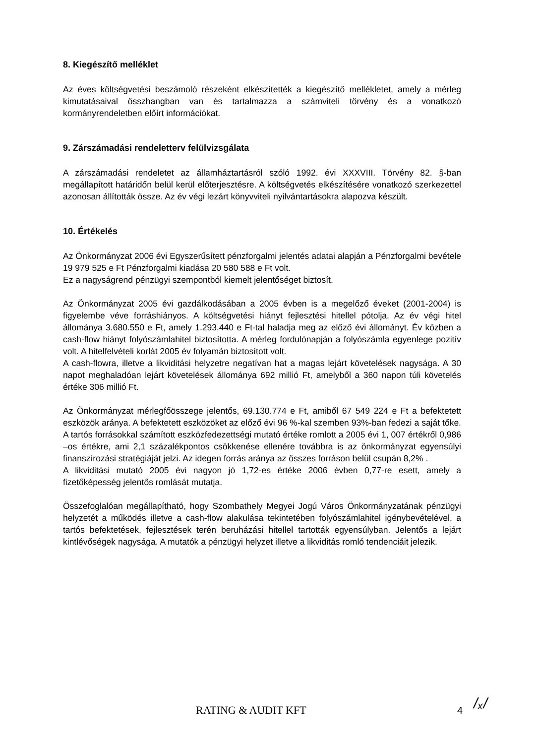8. Kiegészítő melléklet
Az éves költségvetési beszámoló részeként elkészítették a kiegészítő mellékletet, amely a mérleg kimutatásaival összhangban van és tartalmazza a számviteli törvény és a vonatkozó kormányrendeletben előírt információkat.
9. Zárszámadási rendeletterv felülvizsgálata
A zárszámadási rendeletet az államháztartásról szóló 1992. évi XXXVIII. Törvény 82. §-ban megállapított határidőn belül kerül előterjesztésre. A költségvetés elkészítésére vonatkozó szerkezettel azonosan állították össze. Az év végi lezárt könyvviteli nyilvántartásokra alapozva készült.
10. Értékelés
Az Önkormányzat 2006 évi Egyszerűsített pénzforgalmi jelentés adatai alapján a Pénzforgalmi bevétele 19 979 525 e Ft Pénzforgalmi kiadása 20 580 588 e Ft volt.
Ez a nagyságrend pénzügyi szempontból kiemelt jelentőséget biztosít.
Az Önkormányzat 2005 évi gazdálkodásában a 2005 évben is a megelőző éveket (2001-2004) is figyelembe véve forráshiányos. A költségvetési hiányt fejlesztési hitellel pótolja. Az év végi hitel állománya 3.680.550 e Ft, amely 1.293.440 e Ft-tal haladja meg az előző évi állományt. Év közben a cash-flow hiányt folyószámlahitel biztosította. A mérleg fordulónapján a folyószámla egyenlege pozitív volt. A hitelfelvételi korlát 2005 év folyamán biztosított volt.
A cash-flowra, illetve a likviditási helyzetre negatívan hat a magas lejárt követelések nagysága. A 30 napot meghaladóan lejárt követelések állománya 692 millió Ft, amelyből a 360 napon túli követelés értéke 306 millió Ft.
Az Önkormányzat mérlegfőösszege jelentős, 69.130.774 e Ft, amiből 67 549 224 e Ft a befektetett eszközök aránya. A befektetett eszközöket az előző évi 96 %-kal szemben 93%-ban fedezi a saját tőke. A tartós forrásokkal számított eszközfedezettségi mutató értéke romlott a 2005 évi 1, 007 értékről 0,986 –os értékre, ami 2,1 százalékpontos csökkenése ellenére továbbra is az önkormányzat egyensúlyi finanszírozási stratégiáját jelzi. Az idegen forrás aránya az összes forráson belül csupán 8,2% .
A likviditási mutató 2005 évi nagyon jó 1,72-es értéke 2006 évben 0,77-re esett, amely a fizetőképesség jelentős romlását mutatja.
Összefoglalóan megállapítható, hogy Szombathely Megyei Jogú Város Önkormányzatának pénzügyi helyzetét a működés illetve a cash-flow alakulása tekintetében folyószámlahitel igénybevételével, a tartós befektetések, fejlesztések terén beruházási hitellel tartották egyensúlyban. Jelentős a lejárt kintlévőségek nagysága. A mutatók a pénzügyi helyzet illetve a likviditás romló tendenciáit jelezik.
RATING & AUDIT KFT 4 /ₓ/